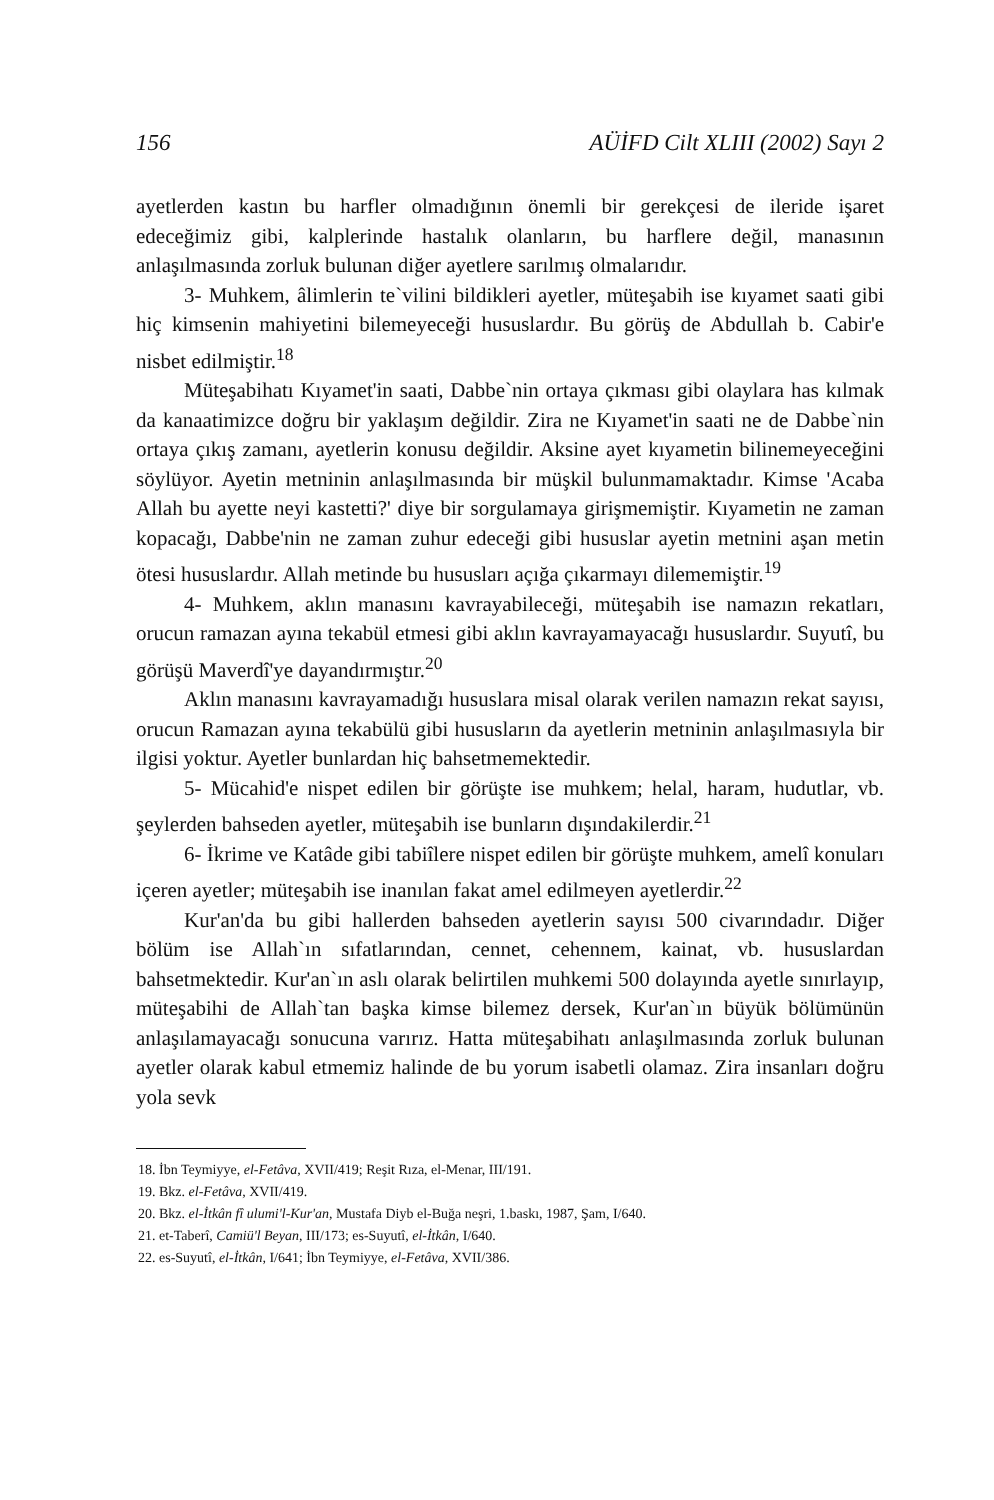156 AÜİFD Cilt XLIII (2002) Sayı 2
ayetlerden kastın bu harfler olmadığının önemli bir gerekçesi de ileride işaret edeceğimiz gibi, kalplerinde hastalık olanların, bu harflere değil, manasının anlaşılmasında zorluk bulunan diğer ayetlere sarılmış olmalarıdır.
3- Muhkem, âlimlerin te`vilini bildikleri ayetler, müteşabih ise kıyamet saati gibi hiç kimsenin mahiyetini bilemeyeceği hususlardır. Bu görüş de Abdullah b. Cabir'e nisbet edilmiştir.<sup>18</sup>
Müteşabihatı Kıyamet'in saati, Dabbe`nin ortaya çıkması gibi olaylara has kılmak da kanaatimizce doğru bir yaklaşım değildir. Zira ne Kıyamet'in saati ne de Dabbe`nin ortaya çıkış zamanı, ayetlerin konusu değildir. Aksine ayet kıyametin bilinemeyeceğini söylüyor. Ayetin metninin anlaşılmasında bir müşkil bulunmamaktadır. Kimse 'Acaba Allah bu ayette neyi kastetti?' diye bir sorgulamaya girişmemiştir. Kıyametin ne zaman kopacağı, Dabbe'nin ne zaman zuhur edeceği gibi hususlar ayetin metnini aşan metin ötesi hususlardır. Allah metinde bu hususları açığa çıkarmayı dilememiştir.<sup>19</sup>
4- Muhkem, aklın manasını kavrayabileceği, müteşabih ise namazın rekatları, orucun ramazan ayına tekabül etmesi gibi aklın kavrayamayacağı hususlardır. Suyutî, bu görüşü Maverdî'ye dayandırmıştır.<sup>20</sup>
Aklın manasını kavrayamadığı hususlara misal olarak verilen namazın rekat sayısı, orucun Ramazan ayına tekabülü gibi hususların da ayetlerin metninin anlaşılmasıyla bir ilgisi yoktur. Ayetler bunlardan hiç bahsetmemektedir.
5- Mücahid'e nispet edilen bir görüşte ise muhkem; helal, haram, hudutlar, vb. şeylerden bahseden ayetler, müteşabih ise bunların dışındakilerdir.<sup>21</sup>
6- İkrime ve Katâde gibi tabiîlere nispet edilen bir görüşte muhkem, amelî konuları içeren ayetler; müteşabih ise inanılan fakat amel edilmeyen ayetlerdir.<sup>22</sup>
Kur'an'da bu gibi hallerden bahseden ayetlerin sayısı 500 civarındadır. Diğer bölüm ise Allah`ın sıfatlarından, cennet, cehennem, kainat, vb. hususlardan bahsetmektedir. Kur'an`ın aslı olarak belirtilen muhkemi 500 dolayında ayetle sınırlayıp, müteşabihi de Allah`tan başka kimse bilemez dersek, Kur'an`ın büyük bölümünün anlaşılamayacağı sonucuna varırız. Hatta müteşabihatı anlaşılmasında zorluk bulunan ayetler olarak kabul etmemiz halinde de bu yorum isabetli olamaz. Zira insanları doğru yola sevk
18. İbn Teymiyye, el-Fetâva, XVII/419; Reşit Rıza, el-Menar, III/191.
19. Bkz. el-Fetâva, XVII/419.
20. Bkz. el-İtkân fî ulumi'l-Kur'an, Mustafa Diyb el-Buğa neşri, 1.baskı, 1987, Şam, I/640.
21. et-Taberî, Camiü'l Beyan, III/173; es-Suyutî, el-İtkân, I/640.
22. es-Suyutî, el-İtkân, I/641; İbn Teymiyye, el-Fetâva, XVII/386.